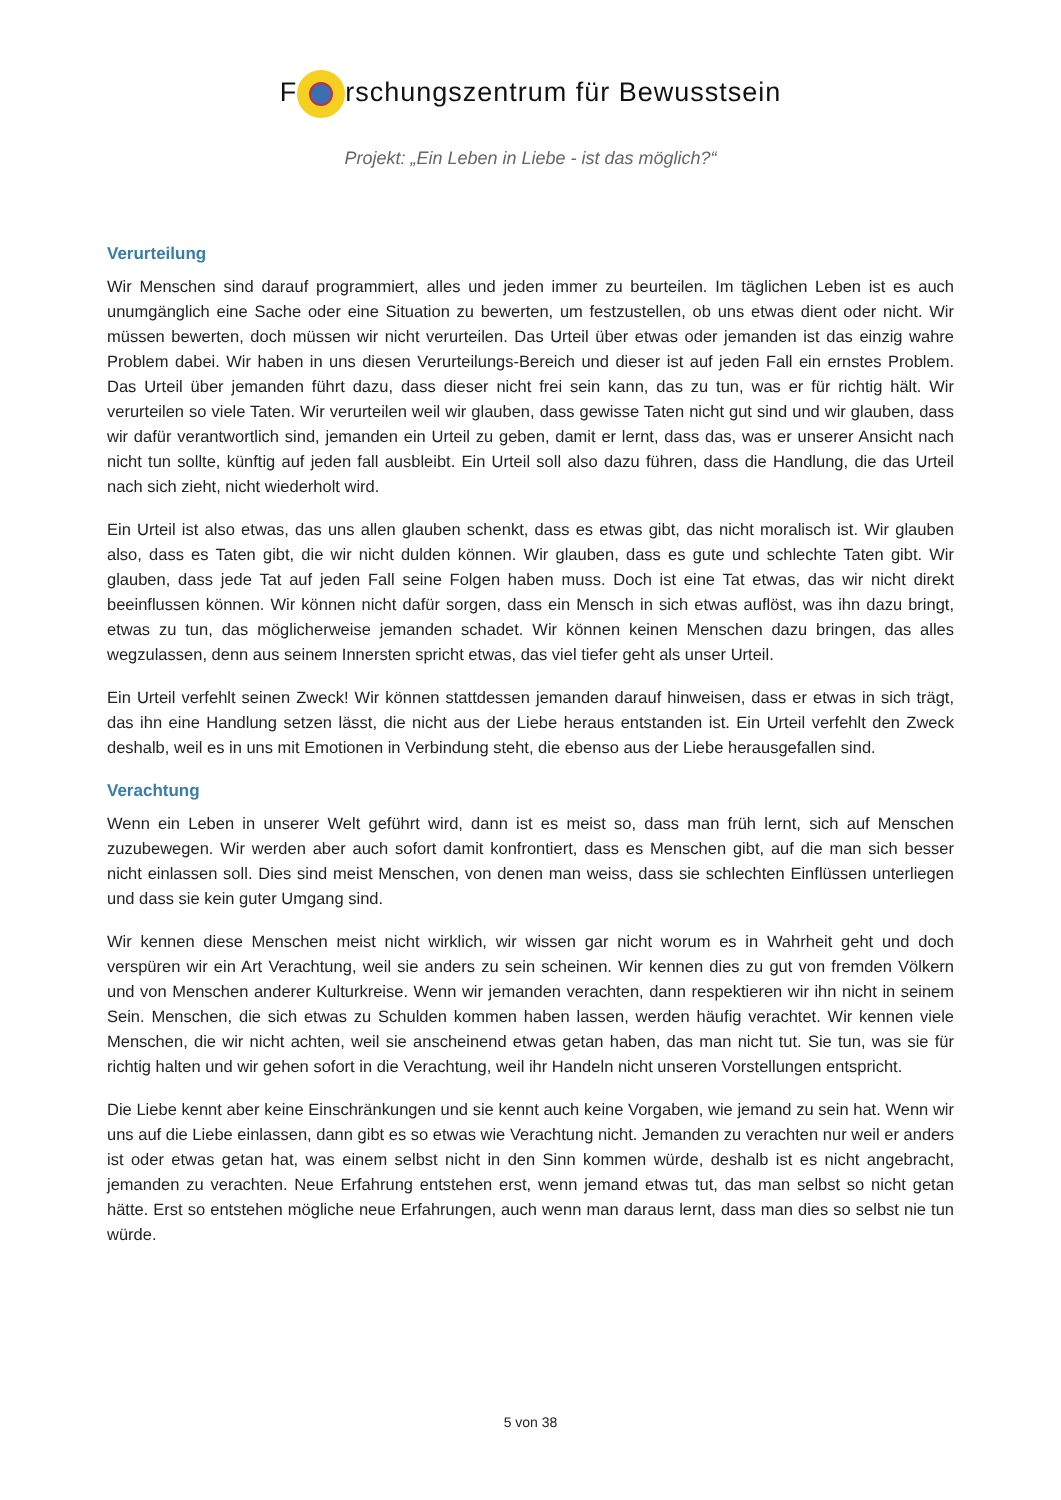F rschungszentrum für Bewusstsein
Projekt: „Ein Leben in Liebe - ist das möglich?“
Verurteilung
Wir Menschen sind darauf programmiert, alles und jeden immer zu beurteilen. Im täglichen Leben ist es auch unumgänglich eine Sache oder eine Situation zu bewerten, um festzustellen, ob uns etwas dient oder nicht. Wir müssen bewerten, doch müssen wir nicht verurteilen. Das Urteil über etwas oder jemanden ist das einzig wahre Problem dabei. Wir haben in uns diesen Verurteilungs-Bereich und dieser ist auf jeden Fall ein ernstes Problem. Das Urteil über jemanden führt dazu, dass dieser nicht frei sein kann, das zu tun, was er für richtig hält. Wir verurteilen so viele Taten. Wir verurteilen weil wir glauben, dass gewisse Taten nicht gut sind und wir glauben, dass wir dafür verantwortlich sind, jemanden ein Urteil zu geben, damit er lernt, dass das, was er unserer Ansicht nach nicht tun sollte, künftig auf jeden fall ausbleibt. Ein Urteil soll also dazu führen, dass die Handlung, die das Urteil nach sich zieht, nicht wiederholt wird.
Ein Urteil ist also etwas, das uns allen glauben schenkt, dass es etwas gibt, das nicht moralisch ist. Wir glauben also, dass es Taten gibt, die wir nicht dulden können. Wir glauben, dass es gute und schlechte Taten gibt. Wir glauben, dass jede Tat auf jeden Fall seine Folgen haben muss. Doch ist eine Tat etwas, das wir nicht direkt beeinflussen können. Wir können nicht dafür sorgen, dass ein Mensch in sich etwas auflöst, was ihn dazu bringt, etwas zu tun, das möglicherweise jemanden schadet. Wir können keinen Menschen dazu bringen, das alles wegzulassen, denn aus seinem Innersten spricht etwas, das viel tiefer geht als unser Urteil.
Ein Urteil verfehlt seinen Zweck! Wir können stattdessen jemanden darauf hinweisen, dass er etwas in sich trägt, das ihn eine Handlung setzen lässt, die nicht aus der Liebe heraus entstanden ist. Ein Urteil verfehlt den Zweck deshalb, weil es in uns mit Emotionen in Verbindung steht, die ebenso aus der Liebe herausgefallen sind.
Verachtung
Wenn ein Leben in unserer Welt geführt wird, dann ist es meist so, dass man früh lernt, sich auf Menschen zuzubewegen. Wir werden aber auch sofort damit konfrontiert, dass es Menschen gibt, auf die man sich besser nicht einlassen soll. Dies sind meist Menschen, von denen man weiss, dass sie schlechten Einflüssen unterliegen und dass sie kein guter Umgang sind.
Wir kennen diese Menschen meist nicht wirklich, wir wissen gar nicht worum es in Wahrheit geht und doch verspüren wir ein Art Verachtung, weil sie anders zu sein scheinen. Wir kennen dies zu gut von fremden Völkern und von Menschen anderer Kulturkreise. Wenn wir jemanden verachten, dann respektieren wir ihn nicht in seinem Sein. Menschen, die sich etwas zu Schulden kommen haben lassen, werden häufig verachtet. Wir kennen viele Menschen, die wir nicht achten, weil sie anscheinend etwas getan haben, das man nicht tut. Sie tun, was sie für richtig halten und wir gehen sofort in die Verachtung, weil ihr Handeln nicht unseren Vorstellungen entspricht.
Die Liebe kennt aber keine Einschränkungen und sie kennt auch keine Vorgaben, wie jemand zu sein hat. Wenn wir uns auf die Liebe einlassen, dann gibt es so etwas wie Verachtung nicht. Jemanden zu verachten nur weil er anders ist oder etwas getan hat, was einem selbst nicht in den Sinn kommen würde, deshalb ist es nicht angebracht, jemanden zu verachten. Neue Erfahrung entstehen erst, wenn jemand etwas tut, das man selbst so nicht getan hätte. Erst so entstehen mögliche neue Erfahrungen, auch wenn man daraus lernt, dass man dies so selbst nie tun würde.
5 von 38